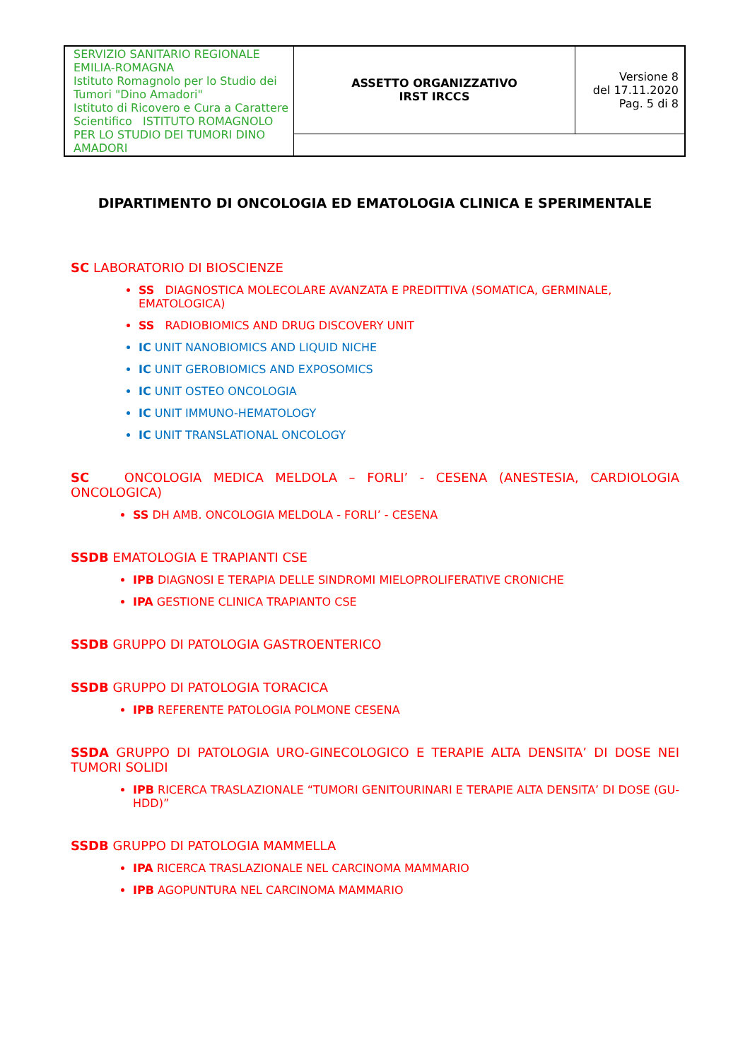| SERVIZIO SANITARIO REGIONALE EMILIA-ROMAGNA Istituto Romagnolo per lo Studio dei Tumori "Dino Amadori" Istituto di Ricovero e Cura a Carattere Scientifico ISTITUTO ROMAGNOLO PER LO STUDIO DEI TUMORI DINO AMADORI | ASSETTO ORGANIZZATIVO IRST IRCCS | Versione 8 del 17.11.2020 Pag. 5 di 8 |
DIPARTIMENTO DI ONCOLOGIA ED EMATOLOGIA CLINICA E SPERIMENTALE
SC LABORATORIO DI BIOSCIENZE
SS DIAGNOSTICA MOLECOLARE AVANZATA E PREDITTIVA (SOMATICA, GERMINALE, EMATOLOGICA)
SS RADIOBIOMICS AND DRUG DISCOVERY UNIT
IC UNIT NANOBIOMICS AND LIQUID NICHE
IC UNIT GEROBIOMICS AND EXPOSOMICS
IC UNIT OSTEO ONCOLOGIA
IC UNIT IMMUNO-HEMATOLOGY
IC UNIT TRANSLATIONAL ONCOLOGY
SC ONCOLOGIA MEDICA MELDOLA – FORLI’ - CESENA (ANESTESIA, CARDIOLOGIA ONCOLOGICA)
SS DH AMB. ONCOLOGIA MELDOLA - FORLI’ - CESENA
SSDB EMATOLOGIA E TRAPIANTI CSE
IPB DIAGNOSI E TERAPIA DELLE SINDROMI MIELOPROLIFERATIVE CRONICHE
IPA GESTIONE CLINICA TRAPIANTO CSE
SSDB GRUPPO DI PATOLOGIA GASTROENTERICO
SSDB GRUPPO DI PATOLOGIA TORACICA
IPB REFERENTE PATOLOGIA POLMONE CESENA
SSDA GRUPPO DI PATOLOGIA URO-GINECOLOGICO E TERAPIE ALTA DENSITA’ DI DOSE NEI TUMORI SOLIDI
IPB RICERCA TRASLAZIONALE “TUMORI GENITOURINARI E TERAPIE ALTA DENSITA’ DI DOSE (GU-HDD)”
SSDB GRUPPO DI PATOLOGIA MAMMELLA
IPA RICERCA TRASLAZIONALE NEL CARCINOMA MAMMARIO
IPB AGOPUNTURA NEL CARCINOMA MAMMARIO